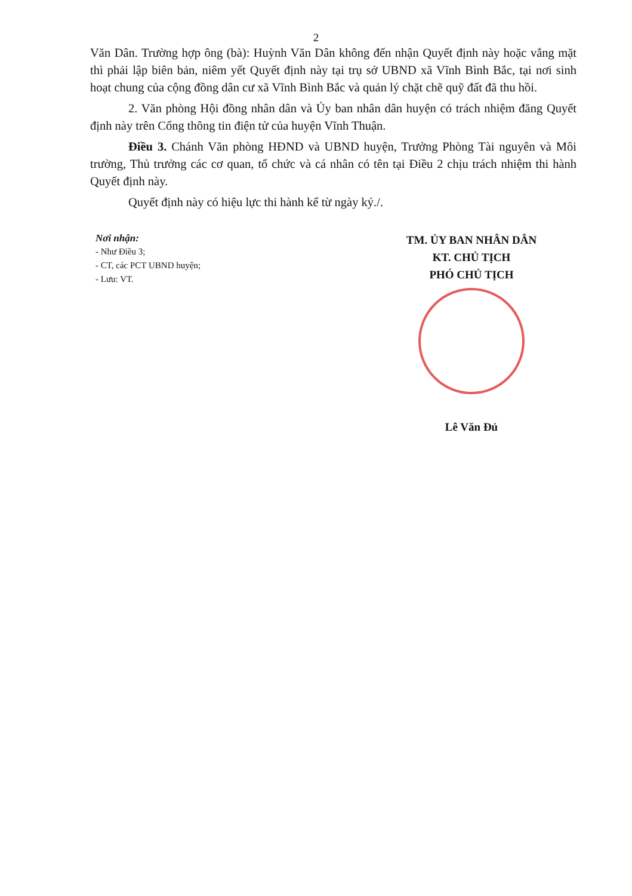2
Văn Dân. Trường hợp ông (bà): Huỳnh Văn Dân không đến nhận Quyết định này hoặc vắng mặt thì phải lập biên bản, niêm yết Quyết định này tại trụ sở UBND xã Vĩnh Bình Bắc, tại nơi sinh hoạt chung của cộng đồng dân cư xã Vĩnh Bình Bắc và quản lý chặt chẽ quỹ đất đã thu hồi.
2. Văn phòng Hội đồng nhân dân và Ủy ban nhân dân huyện có trách nhiệm đăng Quyết định này trên Cổng thông tin điện tử của huyện Vĩnh Thuận.
Điều 3. Chánh Văn phòng HĐND và UBND huyện, Trưởng Phòng Tài nguyên và Môi trường, Thủ trưởng các cơ quan, tổ chức và cá nhân có tên tại Điều 2 chịu trách nhiệm thi hành Quyết định này.
Quyết định này có hiệu lực thi hành kể từ ngày ký./.
Nơi nhận:
- Như Điều 3;
- CT, các PCT UBND huyện;
- Lưu: VT.
TM. ỦY BAN NHÂN DÂN
KT. CHỦ TỊCH
PHÓ CHỦ TỊCH
Lê Văn Đủ